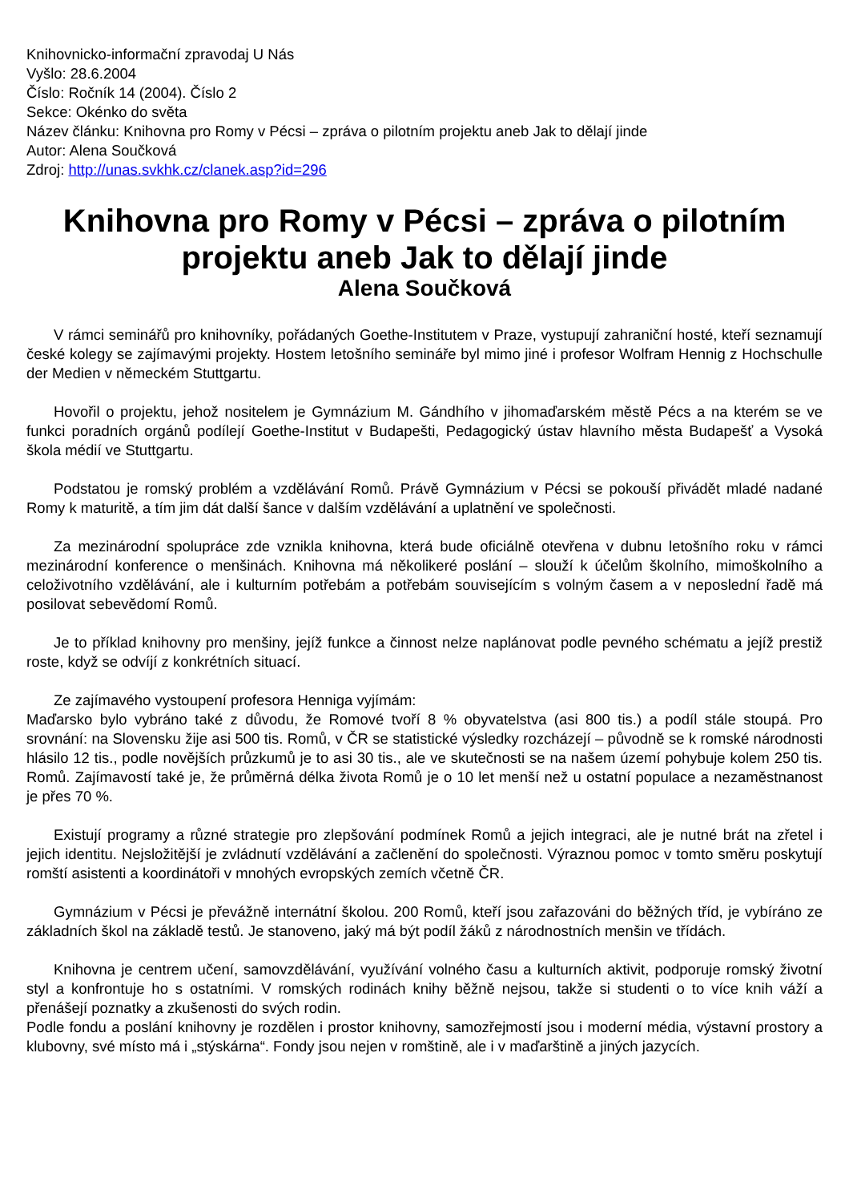Knihovnicko-informační zpravodaj U Nás
Vyšlo: 28.6.2004
Číslo: Ročník 14 (2004). Číslo 2
Sekce: Okénko do světa
Název článku: Knihovna pro Romy v Pécsi – zpráva o pilotním projektu aneb Jak to dělají jinde
Autor: Alena Součková
Zdroj: http://unas.svkhk.cz/clanek.asp?id=296
Knihovna pro Romy v Pécsi – zpráva o pilotním projektu aneb Jak to dělají jinde
Alena Součková
V rámci seminářů pro knihovníky, pořádaných Goethe-Institutem v Praze, vystupují zahraniční hosté, kteří seznamují české kolegy se zajímavými projekty. Hostem letošního semináře byl mimo jiné i profesor Wolfram Hennig z Hochschulle der Medien v německém Stuttgartu.
Hovořil o projektu, jehož nositelem je Gymnázium M. Gándhího v jihomaďarském městě Pécs a na kterém se ve funkci poradních orgánů podílejí Goethe-Institut v Budapešti, Pedagogický ústav hlavního města Budapešť a Vysoká škola médií ve Stuttgartu.
Podstatou je romský problém a vzdělávání Romů. Právě Gymnázium v Pécsi se pokouší přivádět mladé nadané Romy k maturitě, a tím jim dát další šance v dalším vzdělávání a uplatnění ve společnosti.
Za mezinárodní spolupráce zde vznikla knihovna, která bude oficiálně otevřena v dubnu letošního roku v rámci mezinárodní konference o menšinách. Knihovna má několikeré poslání – slouží k účelům školního, mimoškolního a celoživotního vzdělávání, ale i kulturním potřebám a potřebám souvisejícím s volným časem a v neposlední řadě má posilovat sebevědomí Romů.
Je to příklad knihovny pro menšiny, jejíž funkce a činnost nelze naplánovat podle pevného schématu a jejíž prestiž roste, když se odvíjí z konkrétních situací.
Ze zajímavého vystoupení profesora Henniga vyjímám:
Maďarsko bylo vybráno také z důvodu, že Romové tvoří 8 % obyvatelstva (asi 800 tis.) a podíl stále stoupá. Pro srovnání: na Slovensku žije asi 500 tis. Romů, v ČR se statistické výsledky rozcházejí – původně se k romské národnosti hlásilo 12 tis., podle novějších průzkumů je to asi 30 tis., ale ve skutečnosti se na našem území pohybuje kolem 250 tis. Romů. Zajímavostí také je, že průměrná délka života Romů je o 10 let menší než u ostatní populace a nezaměstnanost je přes 70 %.
Existují programy a různé strategie pro zlepšování podmínek Romů a jejich integraci, ale je nutné brát na zřetel i jejich identitu. Nejsložitější je zvládnutí vzdělávání a začlenění do společnosti. Výraznou pomoc v tomto směru poskytují romští asistenti a koordinátoři v mnohých evropských zemích včetně ČR.
Gymnázium v Pécsi je převážně internátní školou. 200 Romů, kteří jsou zařazováni do běžných tříd, je vybíráno ze základních škol na základě testů. Je stanoveno, jaký má být podíl žáků z národnostních menšin ve třídách.
Knihovna je centrem učení, samovzdělávání, využívání volného času a kulturních aktivit, podporuje romský životní styl a konfrontuje ho s ostatními. V romských rodinách knihy běžně nejsou, takže si studenti o to více knih váží a přenášejí poznatky a zkušenosti do svých rodin.
Podle fondu a poslání knihovny je rozdělen i prostor knihovny, samozřejmostí jsou i moderní média, výstavní prostory a klubovny, své místo má i „stýskárna“. Fondy jsou nejen v romštině, ale i v maďarštině a jiných jazycích.